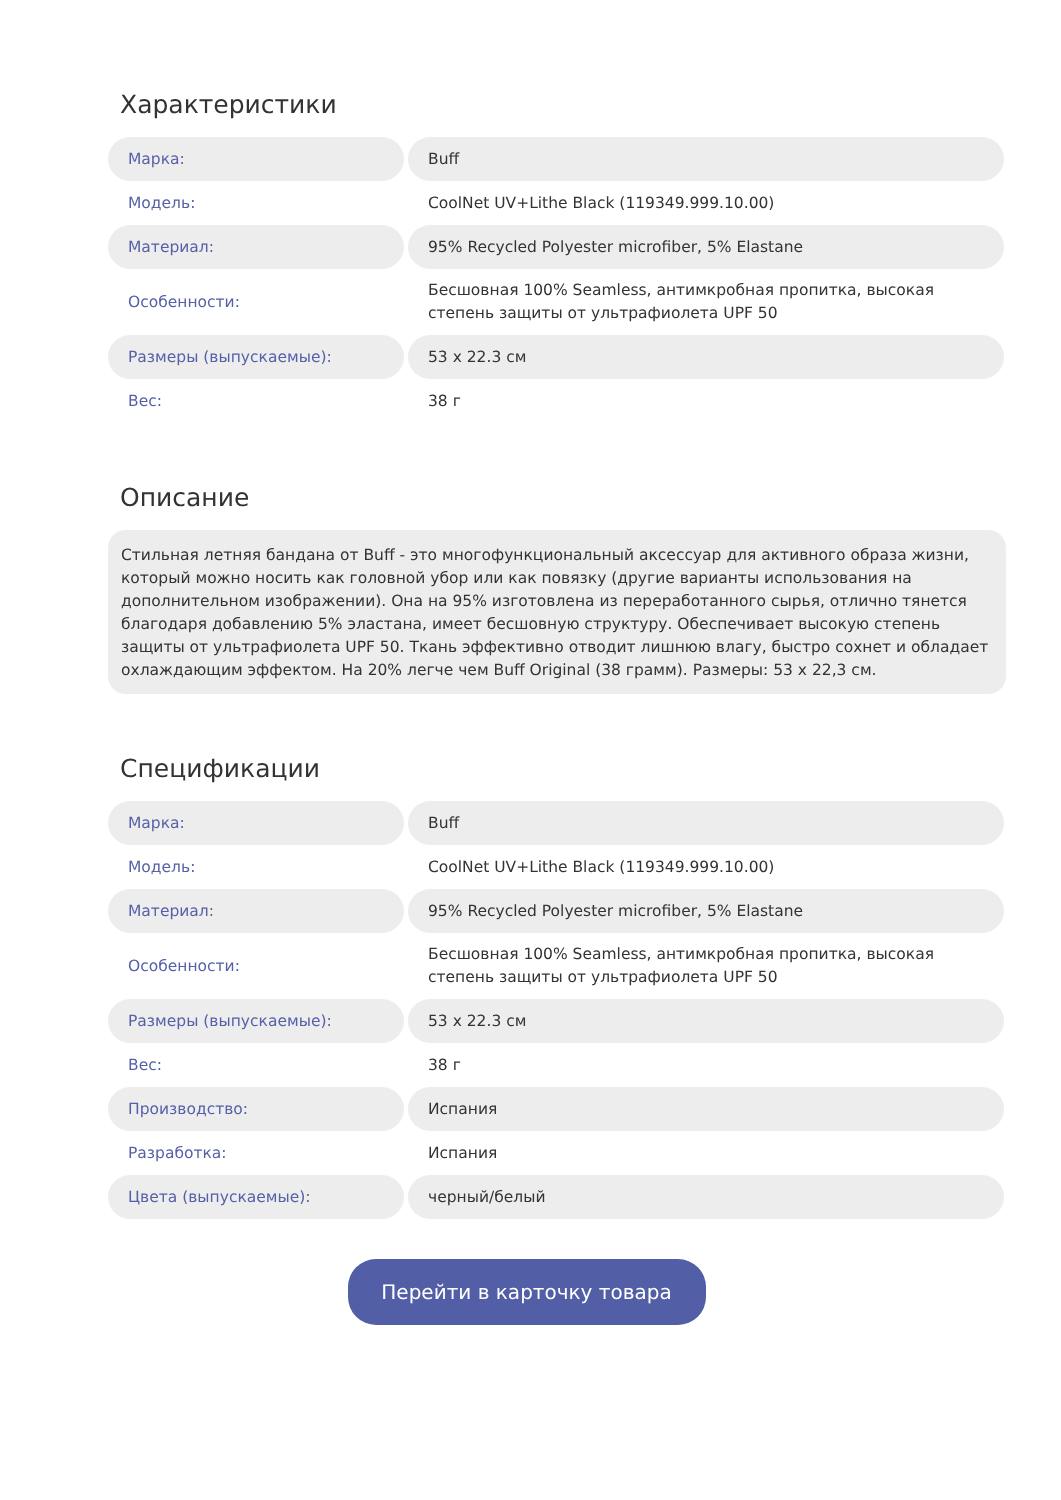Характеристики
| Марка: | Buff |
| Модель: | CoolNet UV+Lithe Black (119349.999.10.00) |
| Материал: | 95% Recycled Polyester microfiber, 5% Elastane |
| Особенности: | Бесшовная 100% Seamless, антимкробная пропитка, высокая степень защиты от ультрафиолета UPF 50 |
| Размеры (выпускаемые): | 53 x 22.3 см |
| Вес: | 38 г |
Описание
Стильная летняя бандана от Buff - это многофункциональный аксессуар для активного образа жизни, который можно носить как головной убор или как повязку (другие варианты использования на дополнительном изображении). Она на 95% изготовлена из переработанного сырья, отлично тянется благодаря добавлению 5% эластана, имеет бесшовную структуру. Обеспечивает высокую степень защиты от ультрафиолета UPF 50. Ткань эффективно отводит лишнюю влагу, быстро сохнет и обладает охлаждающим эффектом. На 20% легче чем Buff Original (38 грамм). Размеры: 53 x 22,3 см.
Спецификации
| Марка: | Buff |
| Модель: | CoolNet UV+Lithe Black (119349.999.10.00) |
| Материал: | 95% Recycled Polyester microfiber, 5% Elastane |
| Особенности: | Бесшовная 100% Seamless, антимкробная пропитка, высокая степень защиты от ультрафиолета UPF 50 |
| Размеры (выпускаемые): | 53 x 22.3 см |
| Вес: | 38 г |
| Производство: | Испания |
| Разработка: | Испания |
| Цвета (выпускаемые): | черный/белый |
Перейти в карточку товара